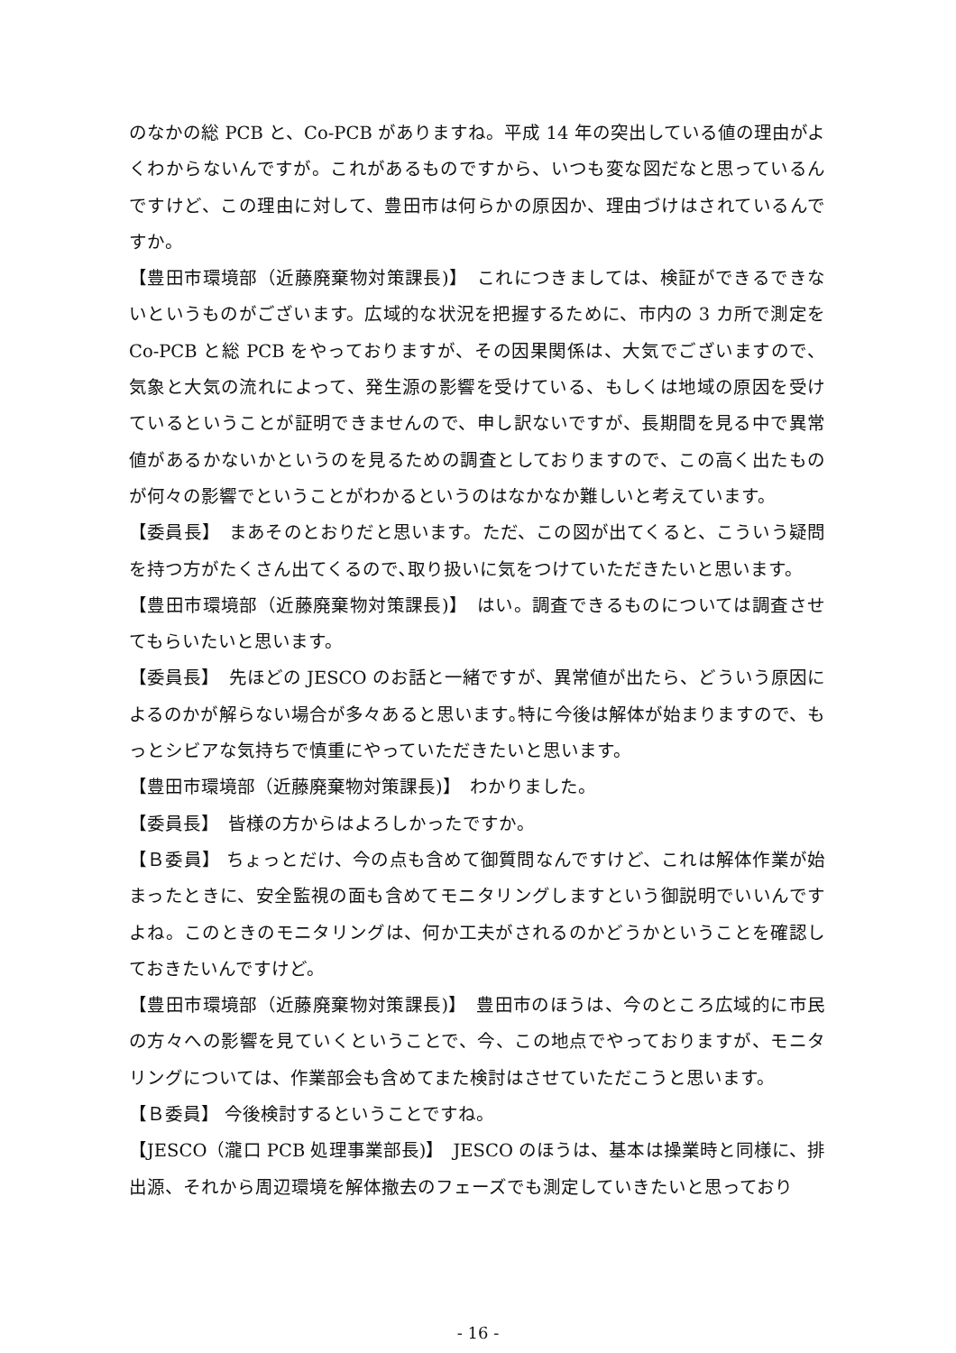のなかの総 PCB と、Co-PCB がありますね。平成 14 年の突出している値の理由がよくわからないんですが。これがあるものですから、いつも変な図だなと思っているんですけど、この理由に対して、豊田市は何らかの原因か、理由づけはされているんですか。
【豊田市環境部（近藤廃棄物対策課長)】　これにつきましては、検証ができるできないというものがございます。広域的な状況を把握するために、市内の 3 カ所で測定を Co-PCB と総 PCB をやっておりますが、その因果関係は、大気でございますので、気象と大気の流れによって、発生源の影響を受けている、もしくは地域の原因を受けているということが証明できませんので、申し訳ないですが、長期間を見る中で異常値があるかないかというのを見るための調査としておりますので、この高く出たものが何々の影響でということがわかるというのはなかなか難しいと考えています。
【委員長】　まあそのとおりだと思います。ただ、この図が出てくると、こういう疑問を持つ方がたくさん出てくるので､取り扱いに気をつけていただきたいと思います。
【豊田市環境部（近藤廃棄物対策課長)】　はい。調査できるものについては調査させてもらいたいと思います。
【委員長】　先ほどの JESCO のお話と一緒ですが、異常値が出たら、どういう原因によるのかが解らない場合が多々あると思います｡特に今後は解体が始まりますので、もっとシビアな気持ちで慎重にやっていただきたいと思います。
【豊田市環境部（近藤廃棄物対策課長)】　わかりました。
【委員長】　皆様の方からはよろしかったですか。
【Ｂ委員】 ちょっとだけ、今の点も含めて御質問なんですけど、これは解体作業が始まったときに、安全監視の面も含めてモニタリングしますという御説明でいいんですよね。このときのモニタリングは、何か工夫がされるのかどうかということを確認しておきたいんですけど。
【豊田市環境部（近藤廃棄物対策課長)】　豊田市のほうは、今のところ広域的に市民の方々への影響を見ていくということで、今、この地点でやっておりますが、モニタリングについては、作業部会も含めてまた検討はさせていただこうと思います。
【Ｂ委員】 今後検討するということですね。
【JESCO（瀧口 PCB 処理事業部長)】　JESCO のほうは、基本は操業時と同様に、排出源、それから周辺環境を解体撤去のフェーズでも測定していきたいと思っており
- 16 -